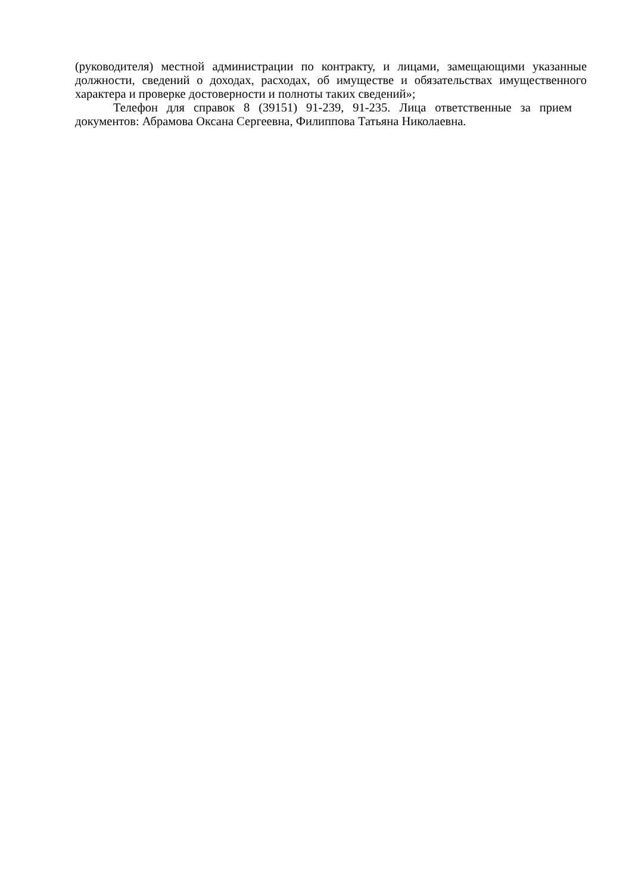(руководителя) местной администрации по контракту, и лицами, замещающими указанные должности, сведений о доходах, расходах, об имуществе и обязательствах имущественного характера и проверке достоверности и полноты таких сведений»;
Телефон для справок 8 (39151) 91-239, 91-235. Лица ответственные за прием документов: Абрамова Оксана Сергеевна, Филиппова Татьяна Николаевна.